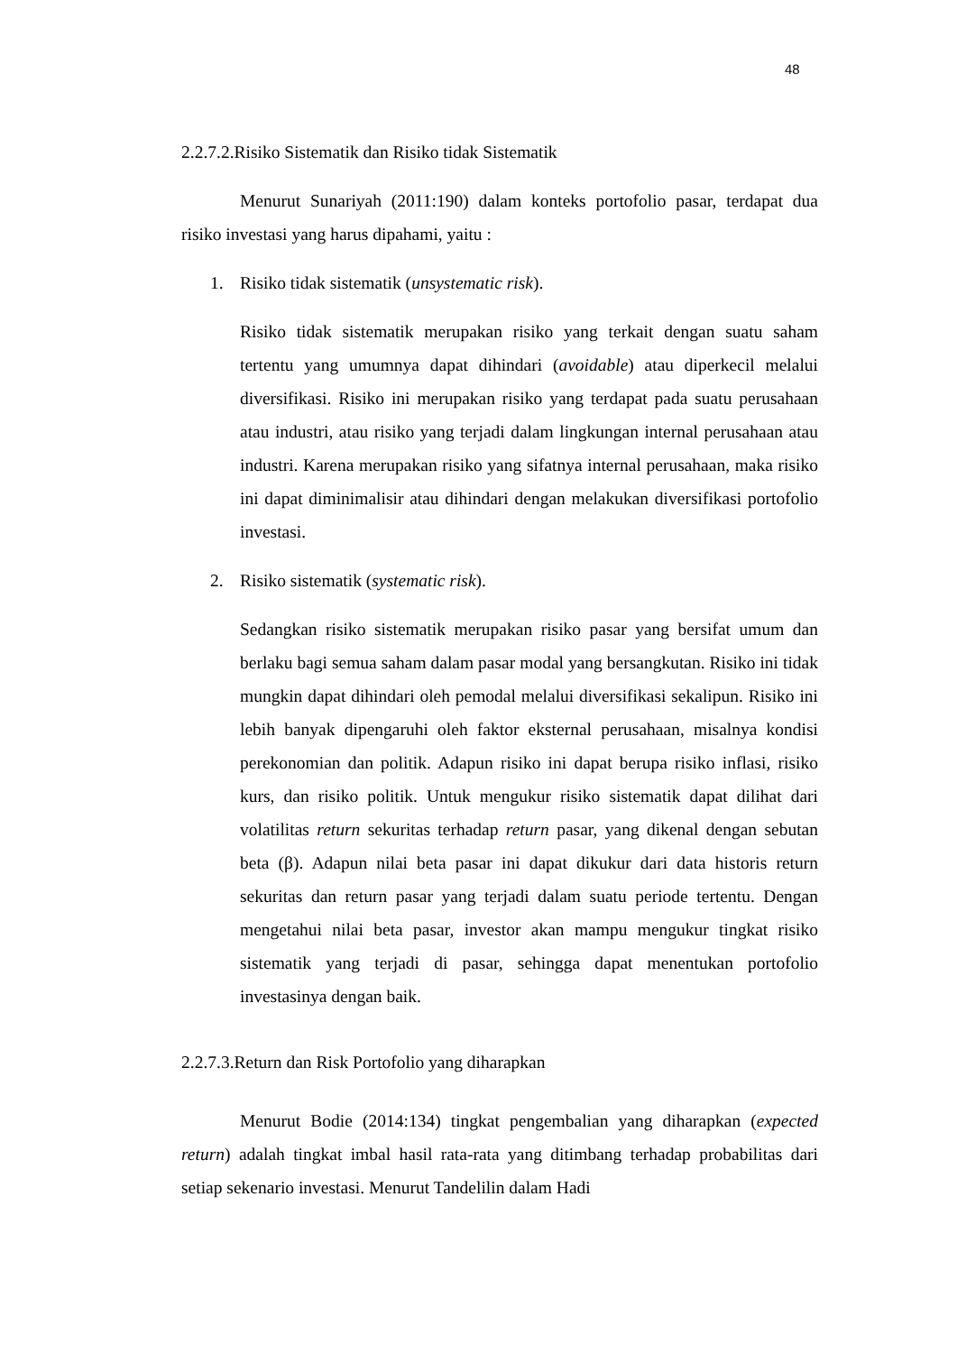48
2.2.7.2.Risiko Sistematik dan Risiko tidak Sistematik
Menurut Sunariyah (2011:190) dalam konteks portofolio pasar, terdapat dua risiko investasi yang harus dipahami, yaitu :
1. Risiko tidak sistematik (unsystematic risk).
Risiko tidak sistematik merupakan risiko yang terkait dengan suatu saham tertentu yang umumnya dapat dihindari (avoidable) atau diperkecil melalui diversifikasi. Risiko ini merupakan risiko yang terdapat pada suatu perusahaan atau industri, atau risiko yang terjadi dalam lingkungan internal perusahaan atau industri. Karena merupakan risiko yang sifatnya internal perusahaan, maka risiko ini dapat diminimalisir atau dihindari dengan melakukan diversifikasi portofolio investasi.
2. Risiko sistematik (systematic risk).
Sedangkan risiko sistematik merupakan risiko pasar yang bersifat umum dan berlaku bagi semua saham dalam pasar modal yang bersangkutan. Risiko ini tidak mungkin dapat dihindari oleh pemodal melalui diversifikasi sekalipun. Risiko ini lebih banyak dipengaruhi oleh faktor eksternal perusahaan, misalnya kondisi perekonomian dan politik. Adapun risiko ini dapat berupa risiko inflasi, risiko kurs, dan risiko politik. Untuk mengukur risiko sistematik dapat dilihat dari volatilitas return sekuritas terhadap return pasar, yang dikenal dengan sebutan beta (β). Adapun nilai beta pasar ini dapat dikukur dari data historis return sekuritas dan return pasar yang terjadi dalam suatu periode tertentu. Dengan mengetahui nilai beta pasar, investor akan mampu mengukur tingkat risiko sistematik yang terjadi di pasar, sehingga dapat menentukan portofolio investasinya dengan baik.
2.2.7.3.Return dan Risk Portofolio yang diharapkan
Menurut Bodie (2014:134) tingkat pengembalian yang diharapkan (expected return) adalah tingkat imbal hasil rata-rata yang ditimbang terhadap probabilitas dari setiap sekenario investasi. Menurut Tandelilin dalam Hadi